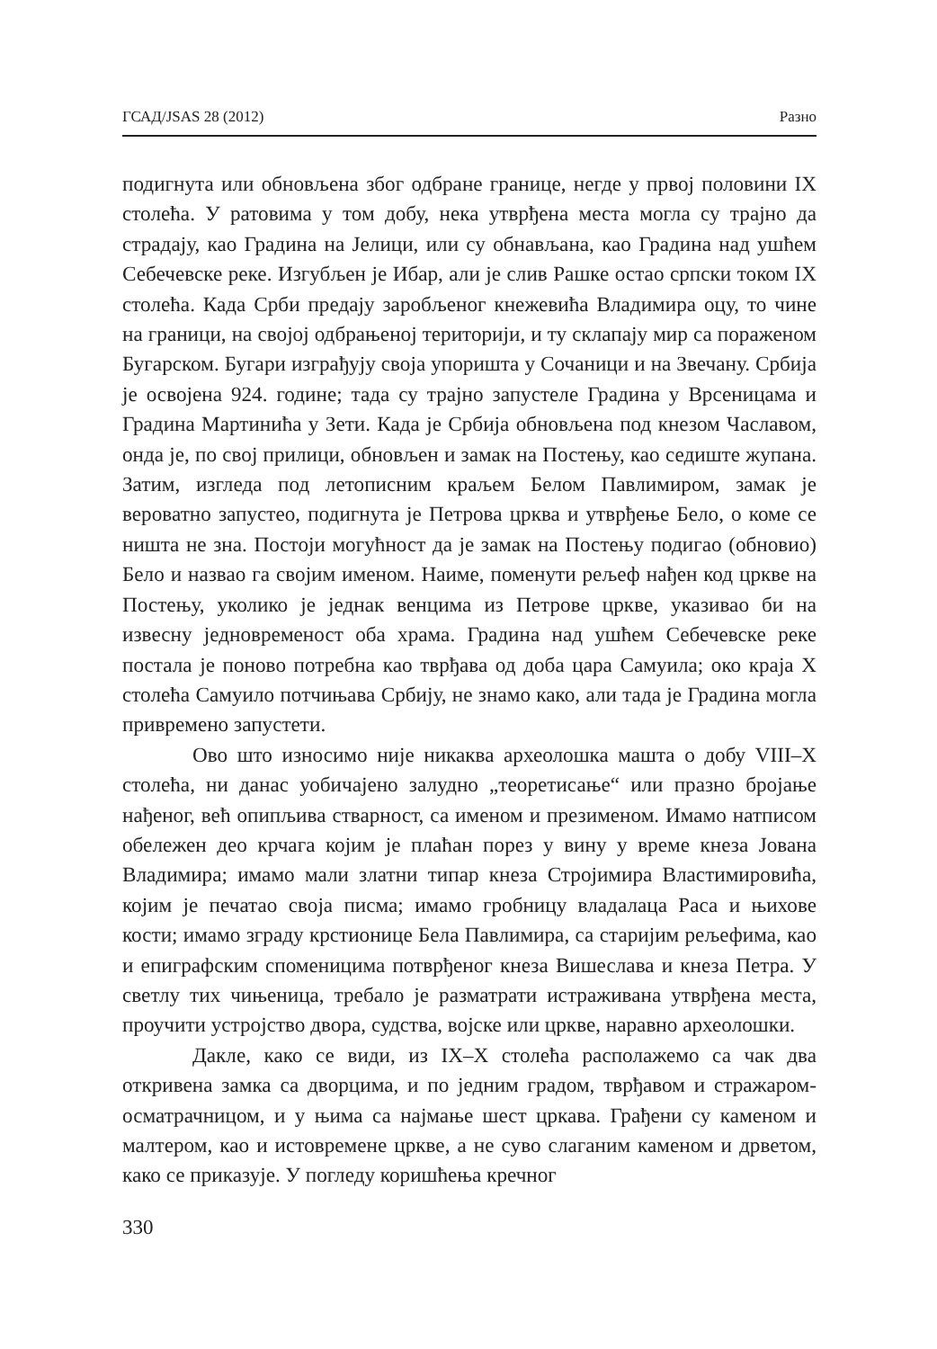ГСАД/JSAS 28 (2012) Разно
подигнута или обновљена због одбране границе, негде у првој половини IX столећа. У ратовима у том добу, нека утврђена места могла су трајно да страдају, као Градина на Јелици, или су обнављана, као Градина над ушћем Себечевске реке. Изгубљен је Ибар, али је слив Рашке остао српски током IX столећа. Када Срби предају заробљеног кнежевића Владимира оцу, то чине на граници, на својој одбрањеној територији, и ту склапају мир са пораженом Бугарском. Бугари изграђују своја упоришта у Сочаници и на Звечану. Србија је освојена 924. године; тада су трајно запустеле Градина у Врсеницама и Градина Мартинића у Зети. Када је Србија обновљена под кнезом Чаславом, онда је, по свој прилици, обновљен и замак на Постењу, као седиште жупана. Затим, изгледа под летописним краљем Белом Павлимиром, замак је вероватно запустео, подигнута је Петрова црква и утврђење Бело, о коме се ништа не зна. Постоји могућност да је замак на Постењу подигао (обновио) Бело и назвао га својим именом. Наиме, поменути рељеф нађен код цркве на Постењу, уколико је једнак венцима из Петрове цркве, указивао би на извесну једновременост оба храма. Градина над ушћем Себечевске реке постала је поново потребна као тврђава од доба цара Самуила; око краја X столећа Самуило потчињава Србију, не знамо како, али тада је Градина могла привремено запустети.
Ово што износимо није никаква археолошка машта о добу VIII–X столећа, ни данас уобичајено залудно „теоретисање“ или празно бројање нађеног, већ опипљива стварност, са именом и презименом. Имамо натписом обележен део крчага којим је плаћан порез у вину у време кнеза Јована Владимира; имамо мали златни типар кнеза Стројимира Властимировића, којим је печатао своја писма; имамо гробницу владалаца Раса и њихове кости; имамо зграду крстионице Бела Павлимира, са старијим рељефима, као и епиграфским споменицима потврђеног кнеза Вишеслава и кнеза Петра. У светлу тих чињеница, требало је разматрати истраживана утврђена места, проучити устројство двора, судства, војске или цркве, наравно археолошки.
Дакле, како се види, из IX–X столећа располажемо са чак два откривена замка са дворцима, и по једним градом, тврђавом и стражаром-осматрачницом, и у њима са најмање шест цркава. Грађени су каменом и малтером, као и истовремене цркве, а не суво слаганим каменом и дрветом, како се приказује. У погледу коришћења кречног
330